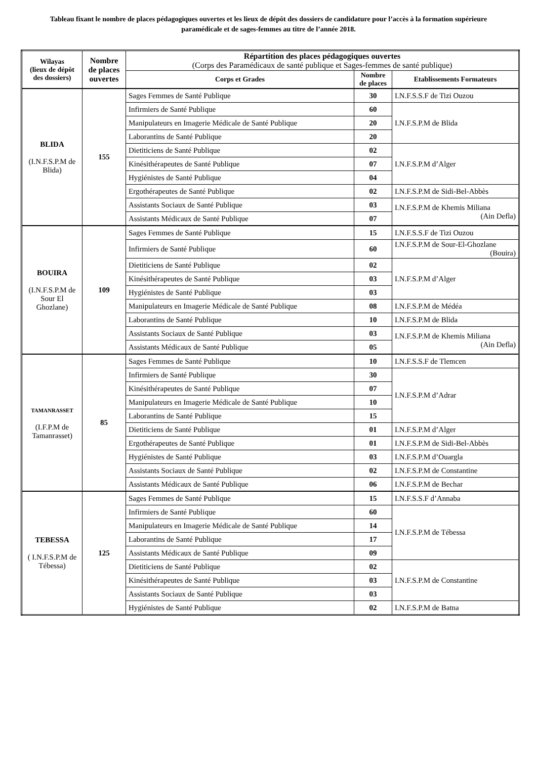Tableau fixant le nombre de places pédagogiques ouvertes et les lieux de dépôt des dossiers de candidature pour l’accès à la formation supérieure paramédicale et de sages-femmes au titre de l’année 2018.
| Wilayas (lieux de dépôt des dossiers) | Nombre de places ouvertes | Répartition des places pédagogiques ouvertes (Corps des Paramédicaux de santé publique et Sages-femmes de santé publique) | | |
| --- | --- | --- | --- | --- |
| | | Corps et Grades | Nombre de places | Etablissements Formateurs |
| BLIDA (I.N.F.S.P.M de Blida) | 155 | Sages Femmes de Santé Publique | 30 | I.N.F.S.S.F de Tizi Ouzou |
| | | Infirmiers de Santé Publique | 60 | I.N.F.S.P.M de Blida |
| | | Manipulateurs en Imagerie Médicale de Santé Publique | 20 | |
| | | Laborantins de Santé Publique | 20 | |
| | | Dietiticiens de Santé Publique | 02 | I.N.F.S.P.M d’Alger |
| | | Kinésithérapeutes de Santé Publique | 07 | |
| | | Hygiénistes de Santé Publique | 04 | |
| | | Ergothérapeutes de Santé Publique | 02 | I.N.F.S.P.M de Sidi-Bel-Abbès |
| | | Assistants Sociaux de Santé Publique | 03 | I.N.F.S.P.M de Khemis Miliana (Ain Defla) |
| | | Assistants Médicaux de Santé Publique | 07 | |
| BOUIRA (I.N.F.S.P.M de Sour El Ghozlane) | 109 | Sages Femmes de Santé Publique | 15 | I.N.F.S.S.F de Tizi Ouzou |
| | | Infirmiers de Santé Publique | 60 | I.N.F.S.P.M de Sour-El-Ghozlane (Bouira) |
| | | Dietiticiens de Santé Publique | 02 | I.N.F.S.P.M d’Alger |
| | | Kinésithérapeutes de Santé Publique | 03 | |
| | | Hygiénistes de Santé Publique | 03 | |
| | | Manipulateurs en Imagerie Médicale de Santé Publique | 08 | I.N.F.S.P.M de Médéa |
| | | Laborantins de Santé Publique | 10 | I.N.F.S.P.M de Blida |
| | | Assistants Sociaux de Santé Publique | 03 | I.N.F.S.P.M de Khemis Miliana (Ain Defla) |
| | | Assistants Médicaux de Santé Publique | 05 | |
| TAMANRASSET (I.F.P.M de Tamanrasset) | 85 | Sages Femmes de Santé Publique | 10 | I.N.F.S.S.F de Tlemcen |
| | | Infirmiers de Santé Publique | 30 | I.N.F.S.P.M d’Adrar |
| | | Kinésithérapeutes de Santé Publique | 07 | |
| | | Manipulateurs en Imagerie Médicale de Santé Publique | 10 | |
| | | Laborantins de Santé Publique | 15 | |
| | | Dietiticiens de Santé Publique | 01 | I.N.F.S.P.M d’Alger |
| | | Ergothérapeutes de Santé Publique | 01 | I.N.F.S.P.M de Sidi-Bel-Abbès |
| | | Hygiénistes de Santé Publique | 03 | I.N.F.S.P.M d’Ouargla |
| | | Assistants Sociaux de Santé Publique | 02 | I.N.F.S.P.M de Constantine |
| | | Assistants Médicaux de Santé Publique | 06 | I.N.F.S.P.M de Bechar |
| TEBESSA ( I.N.F.S.P.M de Tébessa) | 125 | Sages Femmes de Santé Publique | 15 | I.N.F.S.S.F d’Annaba |
| | | Infirmiers de Santé Publique | 60 | I.N.F.S.P.M de Tébessa |
| | | Manipulateurs en Imagerie Médicale de Santé Publique | 14 | |
| | | Laborantins de Santé Publique | 17 | |
| | | Assistants Médicaux de Santé Publique | 09 | |
| | | Dietiticiens de Santé Publique | 02 | I.N.F.S.P.M de Constantine |
| | | Kinésithérapeutes de Santé Publique | 03 | |
| | | Assistants Sociaux de Santé Publique | 03 | |
| | | Hygiénistes de Santé Publique | 02 | I.N.F.S.P.M de Batna |